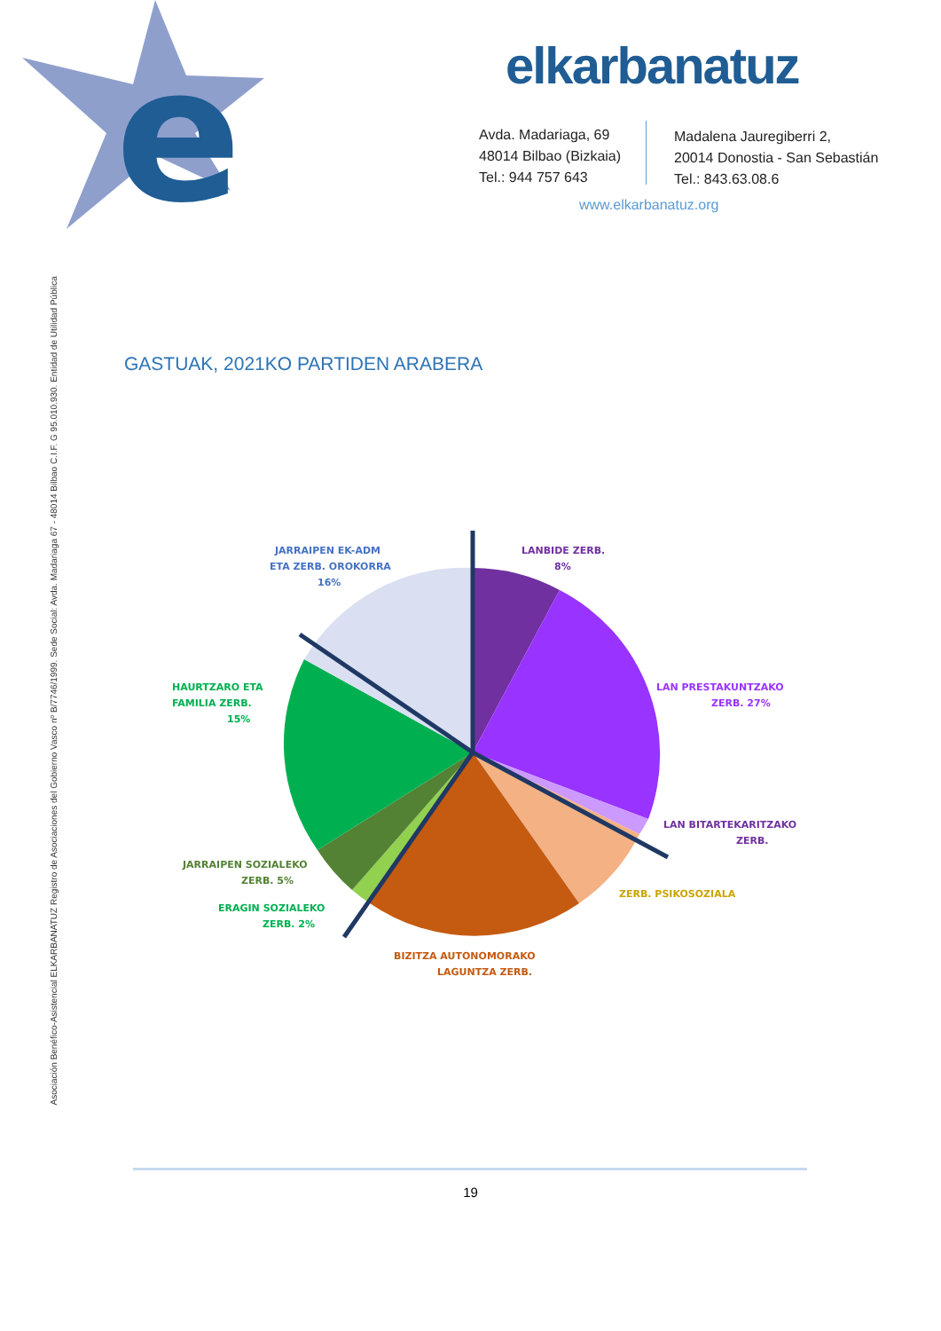e
elkarbanatuz
Avda. Madariaga, 69
48014 Bilbao (Bizkaia)
Tel.: 944 757 643
Madalena Jauregiberri 2,
20014 Donostia - San Sebastián
Tel.: 843.63.08.6
www.elkarbanatuz.org
Asociación Benéfico-Asistencial ELKARBANATUZ Registro de Asociaciones del Gobierno Vasco nº B/7746/1999. Sede Social: Avda. Madariaga 67 - 48014 Bilbao C.I.F. G 95.010.930. Entidad de Utilidad Pública
GASTUAK, 2021KO PARTIDEN ARABERA
LANBIDE ZERB.
8%
JARRAIPEN EK-ADM
ETA ZERB. OROKORRA
16%
LAN PRESTAKUNTZAKO
ZERB. 27%
HAURTZARO ETA
FAMILIA ZERB.
15%
LAN BITARTEKARITZAKO
ZERB.
JARRAIPEN SOZIALEKO
ZERB. 5%
ZERB. PSIKOSOZIALA
ERAGIN SOZIALEKO
ZERB. 2%
BIZITZA AUTONOMORAKO
LAGUNTZA ZERB.
19